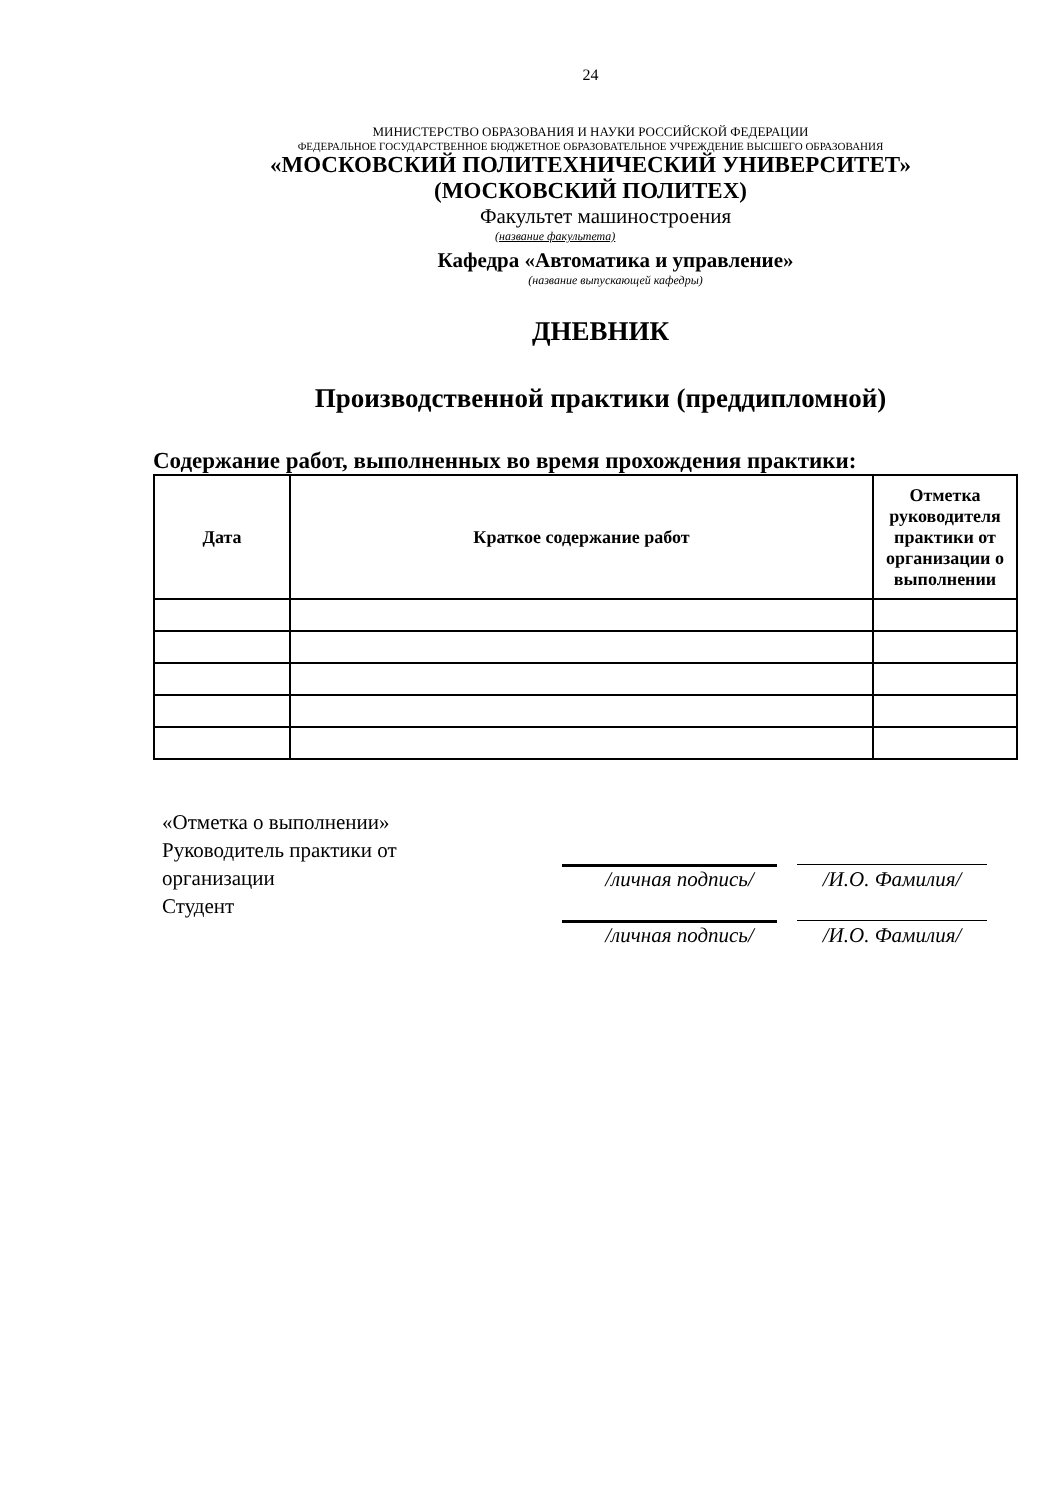24
МИНИСТЕРСТВО ОБРАЗОВАНИЯ И НАУКИ РОССИЙСКОЙ ФЕДЕРАЦИИ
ФЕДЕРАЛЬНОЕ ГОСУДАРСТВЕННОЕ БЮДЖЕТНОЕ ОБРАЗОВАТЕЛЬНОЕ УЧРЕЖДЕНИЕ ВЫСШЕГО ОБРАЗОВАНИЯ
«МОСКОВСКИЙ ПОЛИТЕХНИЧЕСКИЙ УНИВЕРСИТЕТ»
(МОСКОВСКИЙ ПОЛИТЕХ)
Факультет машиностроения
(название факультета)
Кафедра «Автоматика и управление»
(название выпускающей кафедры)
ДНЕВНИК
Производственной практики (преддипломной)
Содержание работ, выполненных во время прохождения практики:
| Дата | Краткое содержание работ | Отметка руководителя практики от организации о выполнении |
| --- | --- | --- |
«Отметка о выполнении»
Руководитель практики от
организации
Студент
/личная подпись/ /И.О. Фамилия/
/личная подпись/ /И.О. Фамилия/